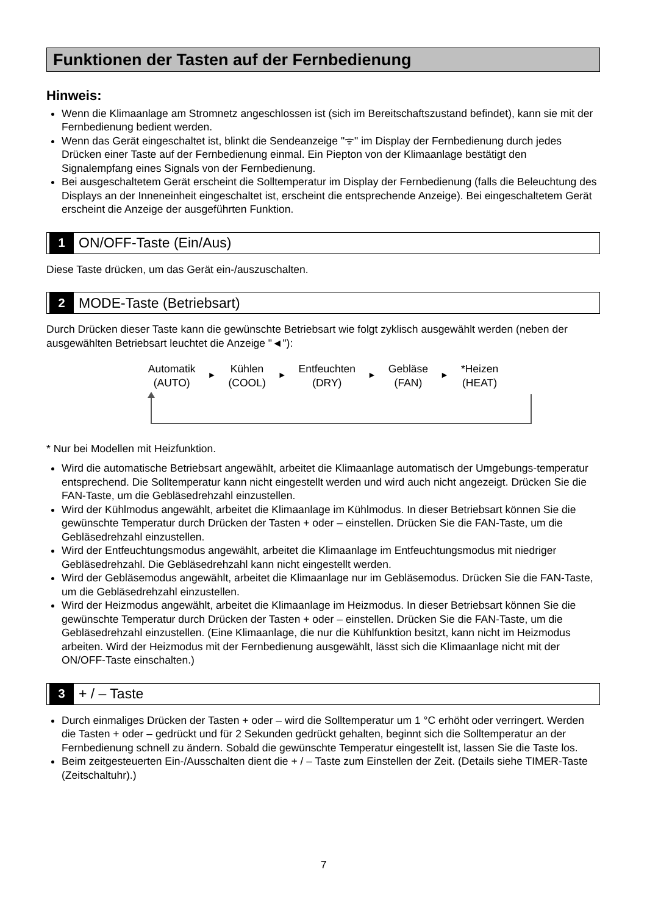Funktionen der Tasten auf der Fernbedienung
Hinweis:
Wenn die Klimaanlage am Stromnetz angeschlossen ist (sich im Bereitschaftszustand befindet), kann sie mit der Fernbedienung bedient werden.
Wenn das Gerät eingeschaltet ist, blinkt die Sendeanzeige "ᯤ" im Display der Fernbedienung durch jedes Drücken einer Taste auf der Fernbedienung einmal. Ein Piepton von der Klimaanlage bestätigt den Signalempfang eines Signals von der Fernbedienung.
Bei ausgeschaltetem Gerät erscheint die Solltemperatur im Display der Fernbedienung (falls die Beleuchtung des Displays an der Inneneinheit eingeschaltet ist, erscheint die entsprechende Anzeige). Bei eingeschaltetem Gerät erscheint die Anzeige der ausgeführten Funktion.
1 ON/OFF-Taste (Ein/Aus)
Diese Taste drücken, um das Gerät ein-/auszuschalten.
2 MODE-Taste (Betriebsart)
Durch Drücken dieser Taste kann die gewünschte Betriebsart wie folgt zyklisch ausgewählt werden (neben der ausgewählten Betriebsart leuchtet die Anzeige "◄"):
Automatik
(AUTO)
►
Kühlen
(COOL)
►
Entfeuchten
(DRY)
►
Gebläse
(FAN)
►
*Heizen
(HEAT)
* Nur bei Modellen mit Heizfunktion.
Wird die automatische Betriebsart angewählt, arbeitet die Klimaanlage automatisch der Umgebungs-temperatur entsprechend. Die Solltemperatur kann nicht eingestellt werden und wird auch nicht angezeigt. Drücken Sie die FAN-Taste, um die Gebläsedrehzahl einzustellen.
Wird der Kühlmodus angewählt, arbeitet die Klimaanlage im Kühlmodus. In dieser Betriebsart können Sie die gewünschte Temperatur durch Drücken der Tasten + oder – einstellen. Drücken Sie die FAN-Taste, um die Gebläsedrehzahl einzustellen.
Wird der Entfeuchtungsmodus angewählt, arbeitet die Klimaanlage im Entfeuchtungsmodus mit niedriger Gebläsedrehzahl. Die Gebläsedrehzahl kann nicht eingestellt werden.
Wird der Gebläsemodus angewählt, arbeitet die Klimaanlage nur im Gebläsemodus. Drücken Sie die FAN-Taste, um die Gebläsedrehzahl einzustellen.
Wird der Heizmodus angewählt, arbeitet die Klimaanlage im Heizmodus. In dieser Betriebsart können Sie die gewünschte Temperatur durch Drücken der Tasten + oder – einstellen. Drücken Sie die FAN-Taste, um die Gebläsedrehzahl einzustellen. (Eine Klimaanlage, die nur die Kühlfunktion besitzt, kann nicht im Heizmodus arbeiten. Wird der Heizmodus mit der Fernbedienung ausgewählt, lässt sich die Klimaanlage nicht mit der ON/OFF-Taste einschalten.)
3 + / – Taste
Durch einmaliges Drücken der Tasten + oder – wird die Solltemperatur um 1 °C erhöht oder verringert. Werden die Tasten + oder – gedrückt und für 2 Sekunden gedrückt gehalten, beginnt sich die Solltemperatur an der Fernbedienung schnell zu ändern. Sobald die gewünschte Temperatur eingestellt ist, lassen Sie die Taste los.
Beim zeitgesteuerten Ein-/Ausschalten dient die + / – Taste zum Einstellen der Zeit. (Details siehe TIMER-Taste (Zeitschaltuhr).)
7